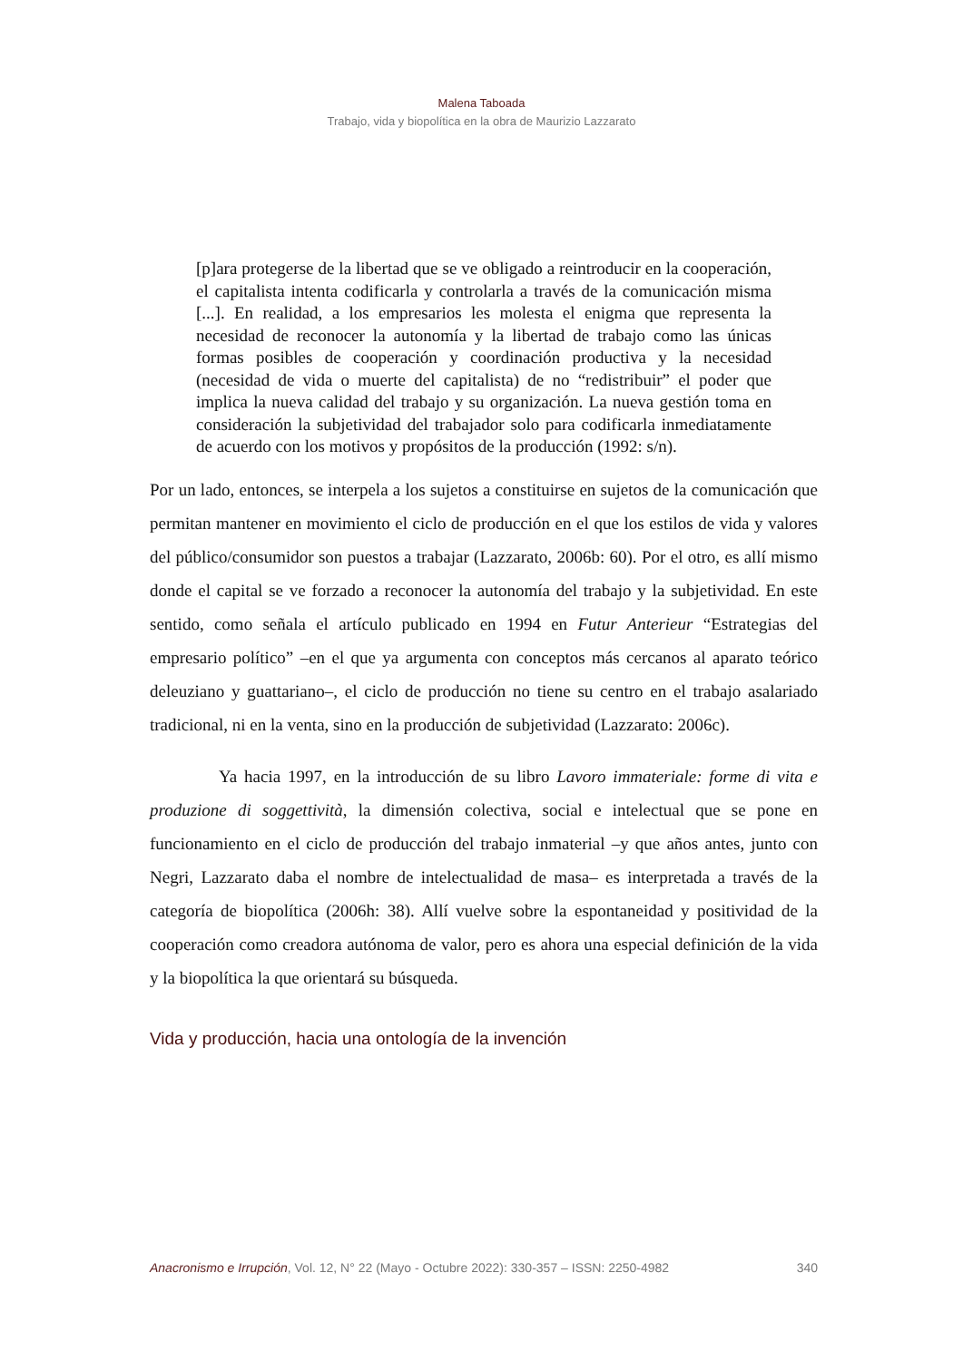Malena Taboada
Trabajo, vida y biopolítica en la obra de Maurizio Lazzarato
[p]ara protegerse de la libertad que se ve obligado a reintroducir en la cooperación, el capitalista intenta codificarla y controlarla a través de la comunicación misma [...]. En realidad, a los empresarios les molesta el enigma que representa la necesidad de reconocer la autonomía y la libertad de trabajo como las únicas formas posibles de cooperación y coordinación productiva y la necesidad (necesidad de vida o muerte del capitalista) de no “redistribuir” el poder que implica la nueva calidad del trabajo y su organización. La nueva gestión toma en consideración la subjetividad del trabajador solo para codificarla inmediatamente de acuerdo con los motivos y propósitos de la producción (1992: s/n).
Por un lado, entonces, se interpela a los sujetos a constituirse en sujetos de la comunicación que permitan mantener en movimiento el ciclo de producción en el que los estilos de vida y valores del público/consumidor son puestos a trabajar (Lazzarato, 2006b: 60). Por el otro, es allí mismo donde el capital se ve forzado a reconocer la autonomía del trabajo y la subjetividad. En este sentido, como señala el artículo publicado en 1994 en Futur Anterieur “Estrategias del empresario político” –en el que ya argumenta con conceptos más cercanos al aparato teórico deleuziano y guattariano–, el ciclo de producción no tiene su centro en el trabajo asalariado tradicional, ni en la venta, sino en la producción de subjetividad (Lazzarato: 2006c).
Ya hacia 1997, en la introducción de su libro Lavoro immateriale: forme di vita e produzione di soggettività, la dimensión colectiva, social e intelectual que se pone en funcionamiento en el ciclo de producción del trabajo inmaterial –y que años antes, junto con Negri, Lazzarato daba el nombre de intelectualidad de masa– es interpretada a través de la categoría de biopolítica (2006h: 38). Allí vuelve sobre la espontaneidad y positividad de la cooperación como creadora autónoma de valor, pero es ahora una especial definición de la vida y la biopolítica la que orientará su búsqueda.
Vida y producción, hacia una ontología de la invención
Anacronismo e Irrupción, Vol. 12, N° 22 (Mayo - Octubre 2022): 330-357 – ISSN: 2250-4982 340